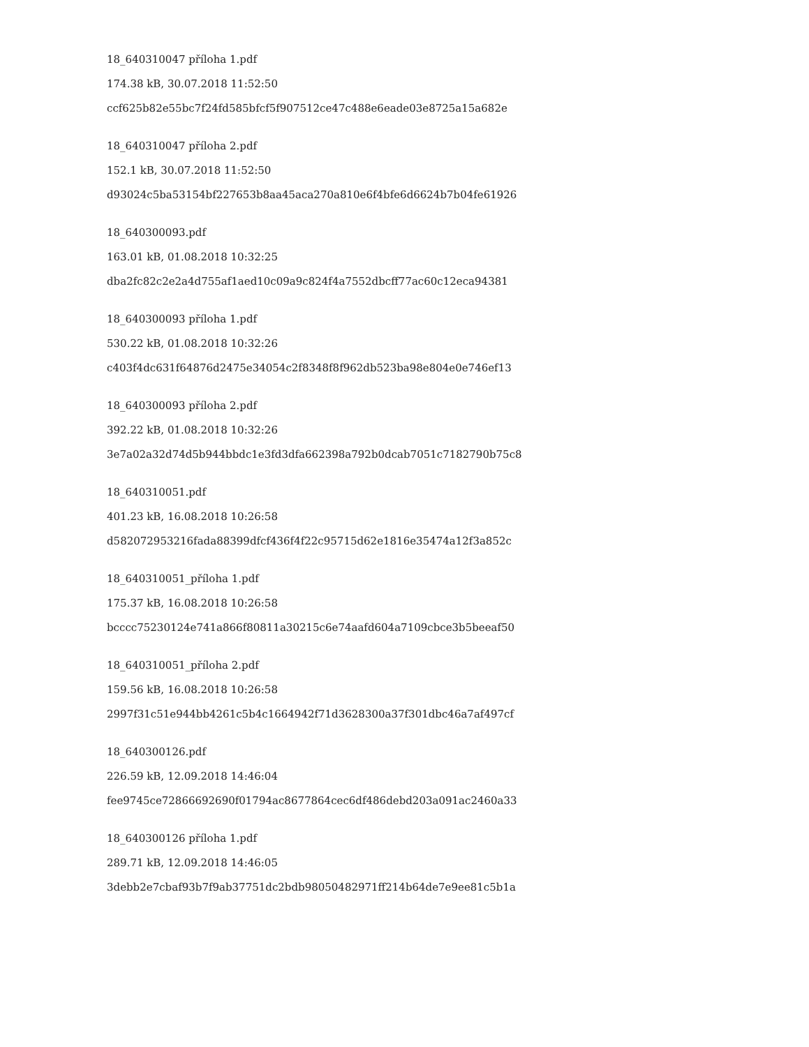18_640310047 příloha 1.pdf
174.38 kB, 30.07.2018 11:52:50
ccf625b82e55bc7f24fd585bfcf5f907512ce47c488e6eade03e8725a15a682e
18_640310047 příloha 2.pdf
152.1 kB, 30.07.2018 11:52:50
d93024c5ba53154bf227653b8aa45aca270a810e6f4bfe6d6624b7b04fe61926
18_640300093.pdf
163.01 kB, 01.08.2018 10:32:25
dba2fc82c2e2a4d755af1aed10c09a9c824f4a7552dbcff77ac60c12eca94381
18_640300093 příloha 1.pdf
530.22 kB, 01.08.2018 10:32:26
c403f4dc631f64876d2475e34054c2f8348f8f962db523ba98e804e0e746ef13
18_640300093 příloha 2.pdf
392.22 kB, 01.08.2018 10:32:26
3e7a02a32d74d5b944bbdc1e3fd3dfa662398a792b0dcab7051c7182790b75c8
18_640310051.pdf
401.23 kB, 16.08.2018 10:26:58
d582072953216fada88399dfcf436f4f22c95715d62e1816e35474a12f3a852c
18_640310051_příloha 1.pdf
175.37 kB, 16.08.2018 10:26:58
bcccc75230124e741a866f80811a30215c6e74aafd604a7109cbce3b5beeaf50
18_640310051_příloha 2.pdf
159.56 kB, 16.08.2018 10:26:58
2997f31c51e944bb4261c5b4c1664942f71d3628300a37f301dbc46a7af497cf
18_640300126.pdf
226.59 kB, 12.09.2018 14:46:04
fee9745ce72866692690f01794ac8677864cec6df486debd203a091ac2460a33
18_640300126 příloha 1.pdf
289.71 kB, 12.09.2018 14:46:05
3debb2e7cbaf93b7f9ab37751dc2bdb98050482971ff214b64de7e9ee81c5b1a